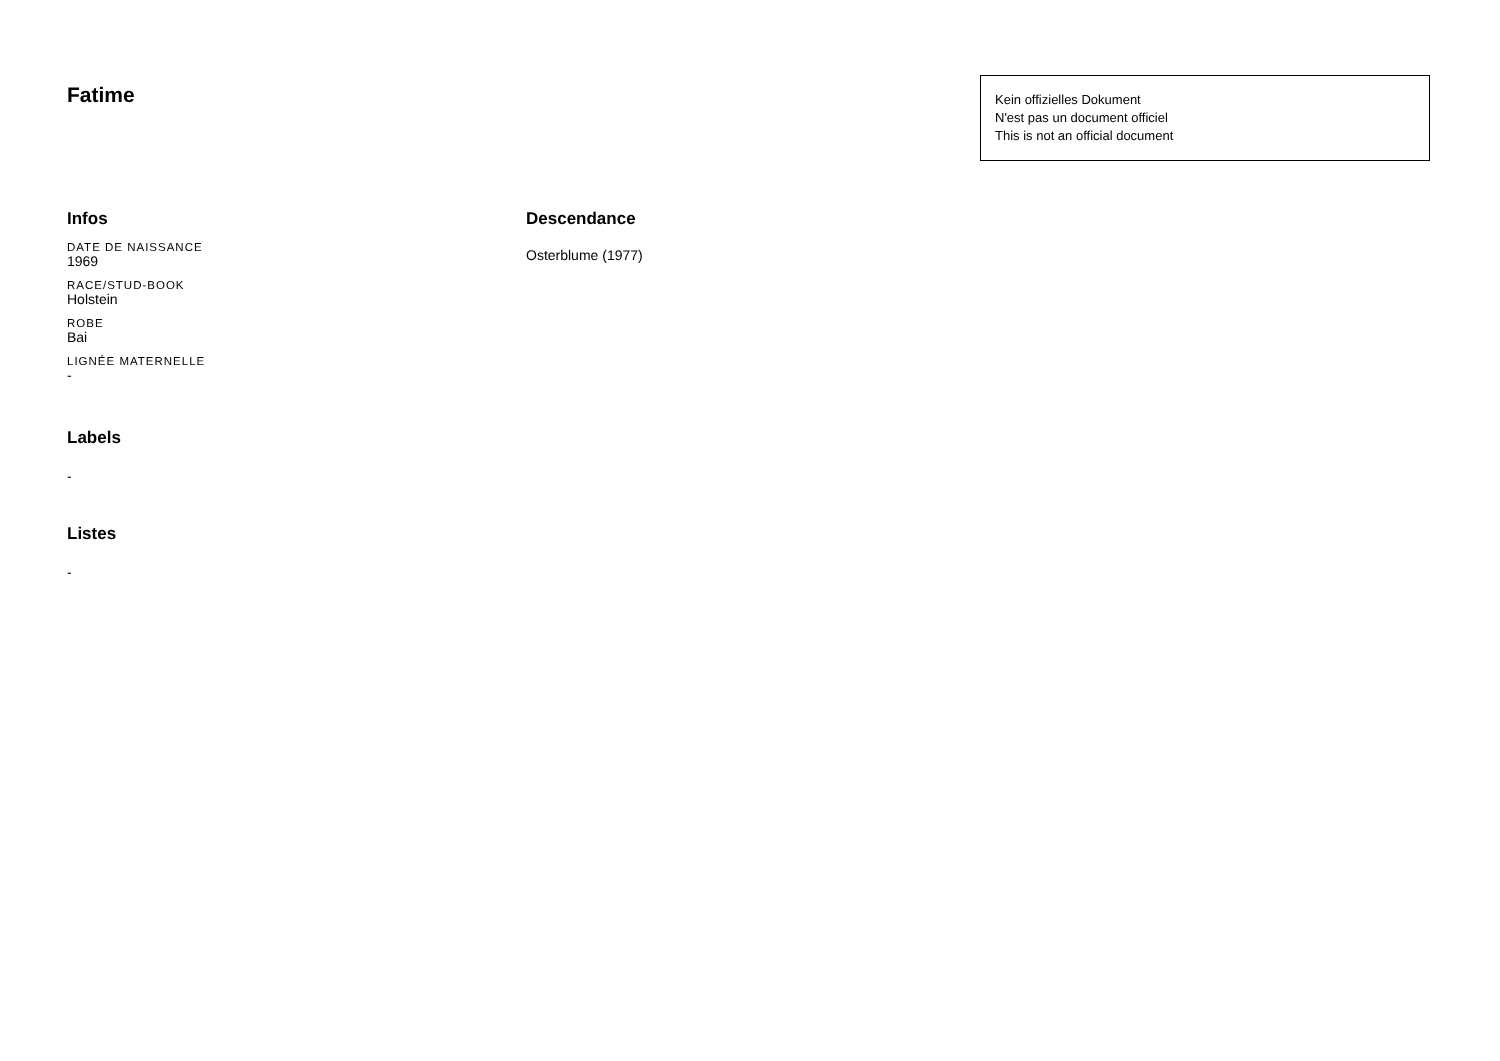Fatime
Kein offizielles Dokument
N'est pas un document officiel
This is not an official document
Infos
DATE DE NAISSANCE
1969
RACE/STUD-BOOK
Holstein
ROBE
Bai
LIGNÉE MATERNELLE
-
Labels
-
Listes
-
Descendance
Osterblume (1977)